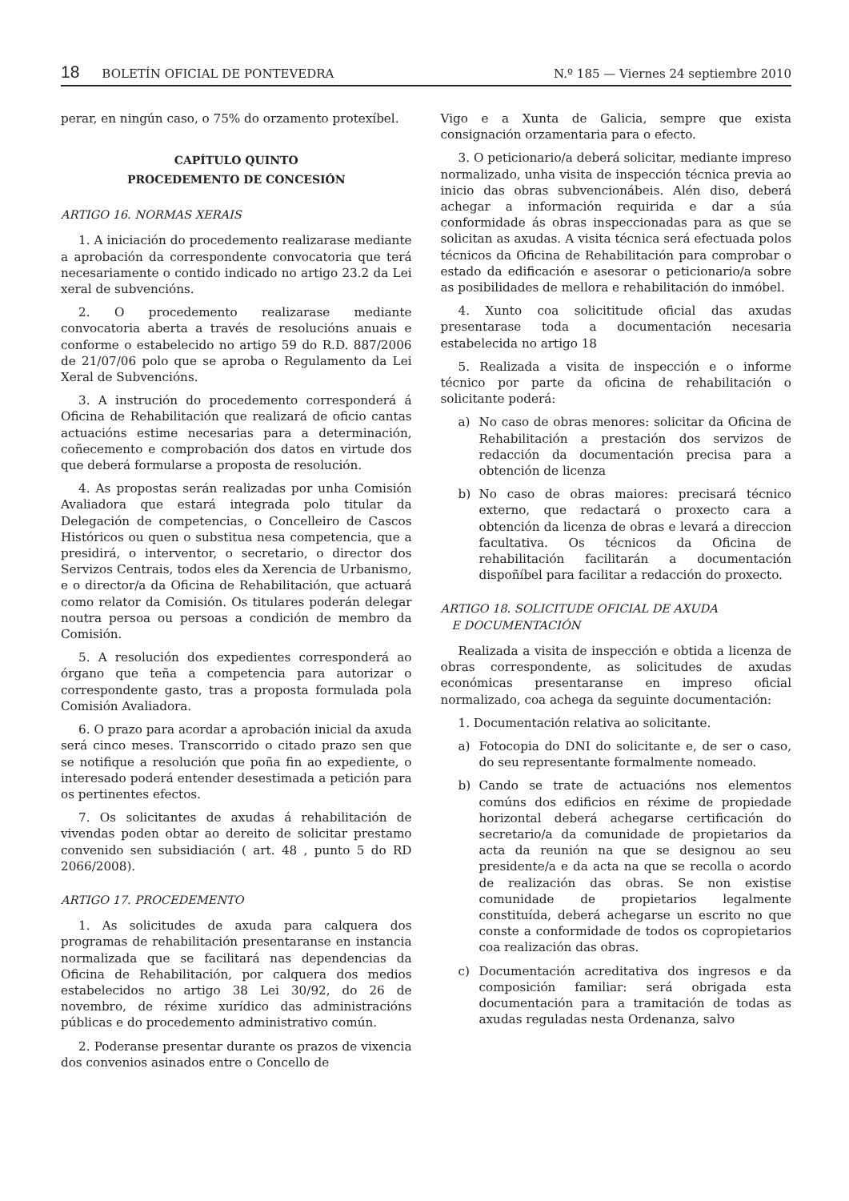18 BOLETÍN OFICIAL DE PONTEVEDRA N.º 185 — Viernes 24 septiembre 2010
perar, en ningún caso, o 75% do orzamento protexíbel.
CAPÍTULO QUINTO
PROCEDEMENTO DE CONCESIÓN
ARTIGO 16. NORMAS XERAIS
1. A iniciación do procedemento realizarase mediante a aprobación da correspondente convocatoria que terá necesariamente o contido indicado no artigo 23.2 da Lei xeral de subvencións.
2. O procedemento realizarase mediante convocatoria aberta a través de resolucións anuais e conforme o estabelecido no artigo 59 do R.D. 887/2006 de 21/07/06 polo que se aproba o Regulamento da Lei Xeral de Subvencións.
3. A instrución do procedemento corresponderá á Oficina de Rehabilitación que realizará de oficio cantas actuacións estime necesarias para a determinación, coñecemento e comprobación dos datos en virtude dos que deberá formularse a proposta de resolución.
4. As propostas serán realizadas por unha Comisión Avaliadora que estará integrada polo titular da Delegación de competencias, o Concelleiro de Cascos Históricos ou quen o substitua nesa competencia, que a presidirá, o interventor, o secretario, o director dos Servizos Centrais, todos eles da Xerencia de Urbanismo, e o director/a da Oficina de Rehabilitación, que actuará como relator da Comisión. Os titulares poderán delegar noutra persoa ou persoas a condición de membro da Comisión.
5. A resolución dos expedientes corresponderá ao órgano que teña a competencia para autorizar o correspondente gasto, tras a proposta formulada pola Comisión Avaliadora.
6. O prazo para acordar a aprobación inicial da axuda será cinco meses. Transcorrido o citado prazo sen que se notifique a resolución que poña fin ao expediente, o interesado poderá entender desestimada a petición para os pertinentes efectos.
7. Os solicitantes de axudas á rehabilitación de vivendas poden obtar ao dereito de solicitar prestamo convenido sen subsidiación ( art. 48 , punto 5 do RD 2066/2008).
ARTIGO 17. PROCEDEMENTO
1. As solicitudes de axuda para calquera dos programas de rehabilitación presentaranse en instancia normalizada que se facilitará nas dependencias da Oficina de Rehabilitación, por calquera dos medios estabelecidos no artigo 38 Lei 30/92, do 26 de novembro, de réxime xurídico das administracións públicas e do procedemento administrativo común.
2. Poderanse presentar durante os prazos de vixencia dos convenios asinados entre o Concello de
Vigo e a Xunta de Galicia, sempre que exista consignación orzamentaria para o efecto.
3. O peticionario/a deberá solicitar, mediante impreso normalizado, unha visita de inspección técnica previa ao inicio das obras subvencionábeis. Alén diso, deberá achegar a información requirida e dar a súa conformidade ás obras inspeccionadas para as que se solicitan as axudas. A visita técnica será efectuada polos técnicos da Oficina de Rehabilitación para comprobar o estado da edificación e asesorar o peticionario/a sobre as posibilidades de mellora e rehabilitación do inmóbel.
4. Xunto coa solicititude oficial das axudas presentarase toda a documentación necesaria estabelecida no artigo 18
5. Realizada a visita de inspección e o informe técnico por parte da oficina de rehabilitación o solicitante poderá:
a) No caso de obras menores: solicitar da Oficina de Rehabilitación a prestación dos servizos de redacción da documentación precisa para a obtención de licenza
b) No caso de obras maiores: precisará técnico externo, que redactará o proxecto cara a obtención da licenza de obras e levará a direccion facultativa. Os técnicos da Oficina de rehabilitación facilitarán a documentación dispoñíbel para facilitar a redacción do proxecto.
ARTIGO 18. SOLICITUDE OFICIAL DE AXUDA
E DOCUMENTACIÓN
Realizada a visita de inspección e obtida a licenza de obras correspondente, as solicitudes de axudas económicas presentaranse en impreso oficial normalizado, coa achega da seguinte documentación:
1. Documentación relativa ao solicitante.
a) Fotocopia do DNI do solicitante e, de ser o caso, do seu representante formalmente nomeado.
b) Cando se trate de actuacións nos elementos comúns dos edificios en réxime de propiedade horizontal deberá achegarse certificación do secretario/a da comunidade de propietarios da acta da reunión na que se designou ao seu presidente/a e da acta na que se recolla o acordo de realización das obras. Se non existise comunidade de propietarios legalmente constituída, deberá achegarse un escrito no que conste a conformidade de todos os copropietarios coa realización das obras.
c) Documentación acreditativa dos ingresos e da composición familiar: será obrigada esta documentación para a tramitación de todas as axudas reguladas nesta Ordenanza, salvo